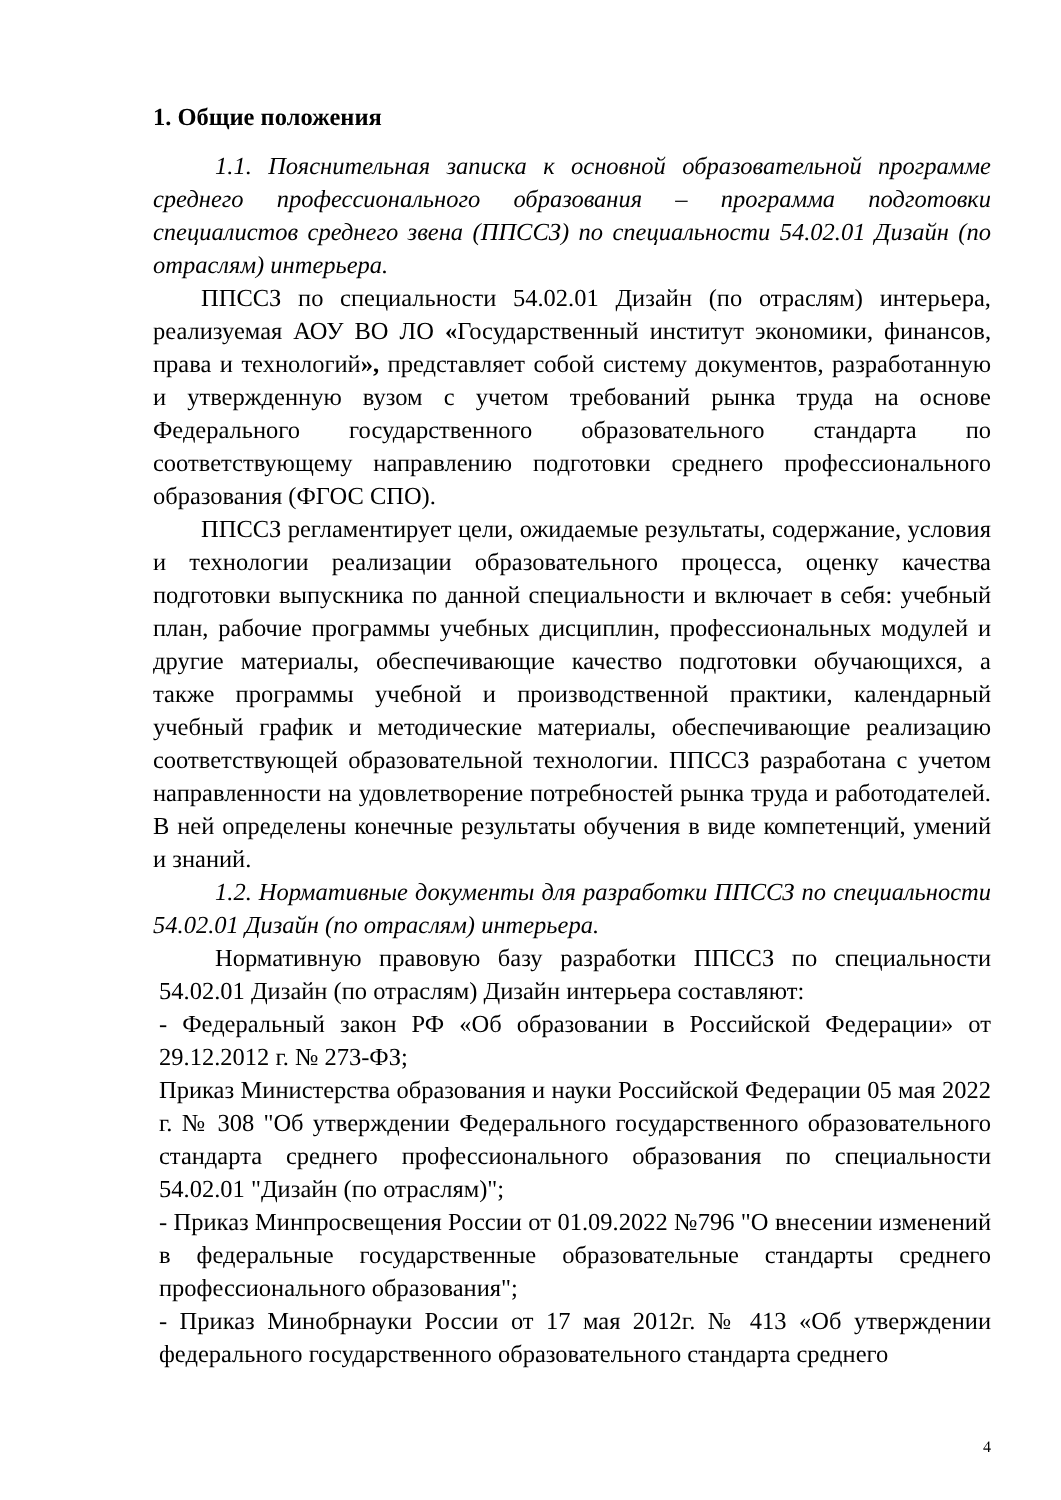1. Общие положения
1.1. Пояснительная записка к основной образовательной программе среднего профессионального образования – программа подготовки специалистов среднего звена (ППССЗ) по специальности 54.02.01 Дизайн (по отраслям) интерьера.
ППССЗ по специальности 54.02.01 Дизайн (по отраслям) интерьера, реализуемая АОУ ВО ЛО «Государственный институт экономики, финансов, права и технологий», представляет собой систему документов, разработанную и утвержденную вузом с учетом требований рынка труда на основе Федерального государственного образовательного стандарта по соответствующему направлению подготовки среднего профессионального образования (ФГОС СПО).
ППССЗ регламентирует цели, ожидаемые результаты, содержание, условия и технологии реализации образовательного процесса, оценку качества подготовки выпускника по данной специальности и включает в себя: учебный план, рабочие программы учебных дисциплин, профессиональных модулей и другие материалы, обеспечивающие качество подготовки обучающихся, а также программы учебной и производственной практики, календарный учебный график и методические материалы, обеспечивающие реализацию соответствующей образовательной технологии. ППССЗ разработана с учетом направленности на удовлетворение потребностей рынка труда и работодателей. В ней определены конечные результаты обучения в виде компетенций, умений и знаний.
1.2. Нормативные документы для разработки ППССЗ по специальности 54.02.01 Дизайн (по отраслям) интерьера.
Нормативную правовую базу разработки ППССЗ по специальности 54.02.01 Дизайн (по отраслям) Дизайн интерьера составляют:
- Федеральный закон РФ «Об образовании в Российской Федерации» от 29.12.2012 г. № 273-ФЗ;
Приказ Министерства образования и науки Российской Федерации 05 мая 2022 г. № 308 "Об утверждении Федерального государственного образовательного стандарта среднего профессионального образования по специальности 54.02.01 "Дизайн (по отраслям)";
- Приказ Минпросвещения России от 01.09.2022 №796 "О внесении изменений в федеральные государственные образовательные стандарты среднего профессионального образования";
- Приказ Минобрнауки России от 17 мая 2012г. № 413 «Об утверждении федерального государственного образовательного стандарта среднего
4